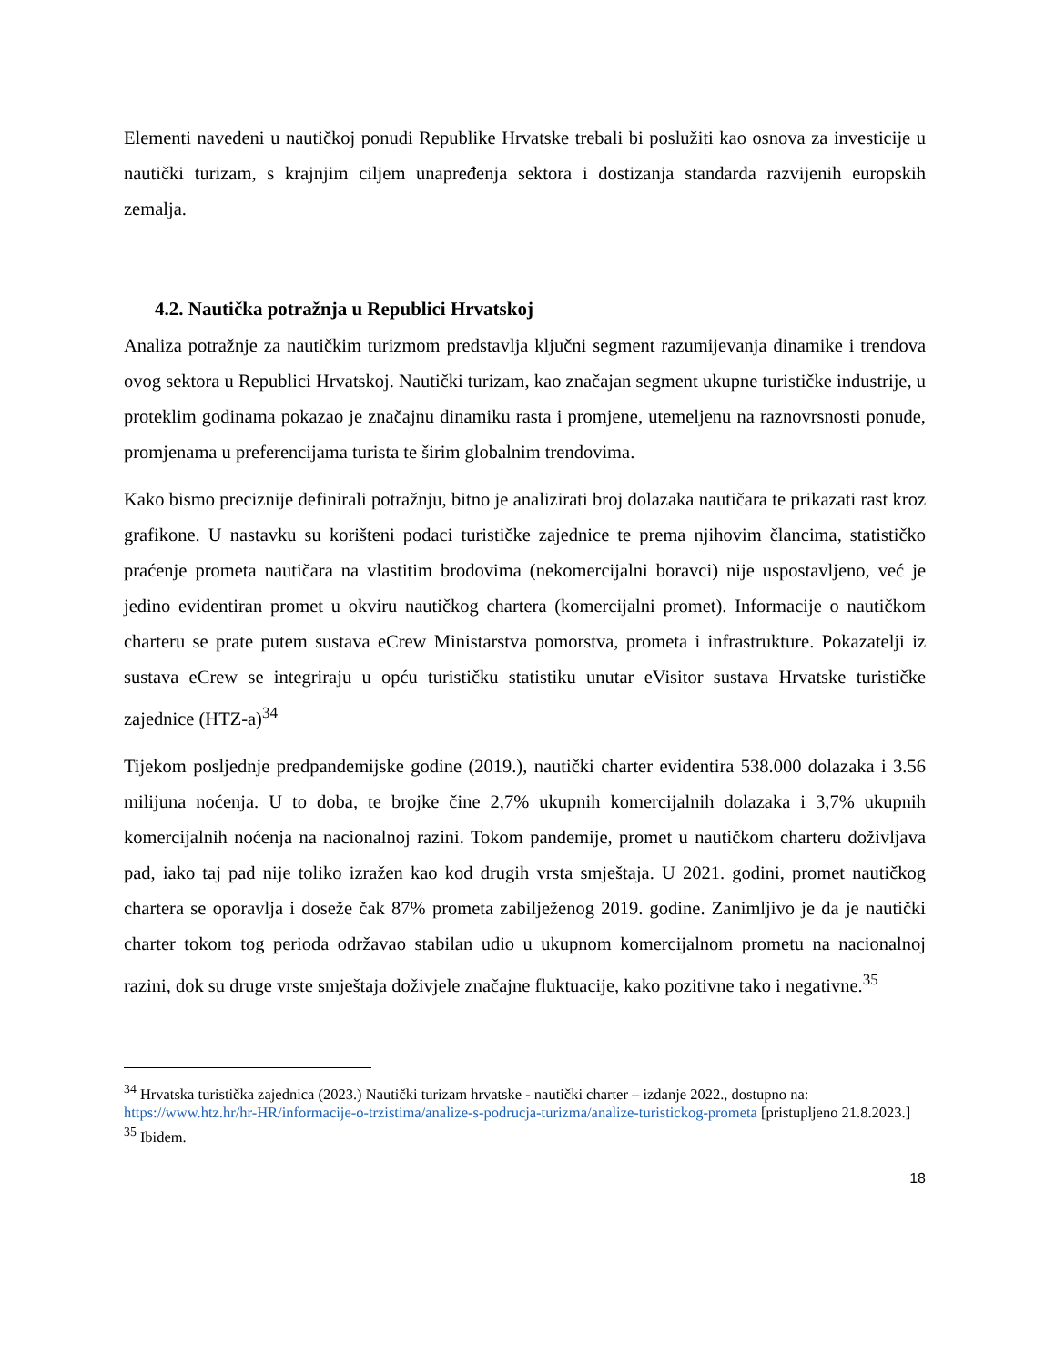Elementi navedeni u nautičkoj ponudi Republike Hrvatske trebali bi poslužiti kao osnova za investicije u nautički turizam, s krajnjim ciljem unapređenja sektora i dostizanja standarda razvijenih europskih zemalja.
4.2. Nautička potražnja u Republici Hrvatskoj
Analiza potražnje za nautičkim turizmom predstavlja ključni segment razumijevanja dinamike i trendova ovog sektora u Republici Hrvatskoj. Nautički turizam, kao značajan segment ukupne turističke industrije, u proteklim godinama pokazao je značajnu dinamiku rasta i promjene, utemeljenu na raznovrsnosti ponude, promjenama u preferencijama turista te širim globalnim trendovima.
Kako bismo preciznije definirali potražnju, bitno je analizirati broj dolazaka nautičara te prikazati rast kroz grafikone. U nastavku su korišteni podaci turističke zajednice te prema njihovim člancima, statističko praćenje prometa nautičara na vlastitim brodovima (nekomercijalni boravci) nije uspostavljeno, već je jedino evidentiran promet u okviru nautičkog chartera (komercijalni promet). Informacije o nautičkom charteru se prate putem sustava eCrew Ministarstva pomorstva, prometa i infrastrukture. Pokazatelji iz sustava eCrew se integriraju u opću turističku statistiku unutar eVisitor sustava Hrvatske turističke zajednice (HTZ-a)<sup>34</sup>
Tijekom posljednje predpandemijske godine (2019.), nautički charter evidentira 538.000 dolazaka i 3.56 milijuna noćenja. U to doba, te brojke čine 2,7% ukupnih komercijalnih dolazaka i 3,7% ukupnih komercijalnih noćenja na nacionalnoj razini. Tokom pandemije, promet u nautičkom charteru doživljava pad, iako taj pad nije toliko izražen kao kod drugih vrsta smještaja. U 2021. godini, promet nautičkog chartera se oporavlja i doseže čak 87% prometa zabilježenog 2019. godine. Zanimljivo je da je nautički charter tokom tog perioda održavao stabilan udio u ukupnom komercijalnom prometu na nacionalnoj razini, dok su druge vrste smještaja doživjele značajne fluktuacije, kako pozitivne tako i negativne.<sup>35</sup>
<sup>34</sup> Hrvatska turistička zajednica (2023.) Nautički turizam hrvatske - nautički charter – izdanje 2022., dostupno na: https://www.htz.hr/hr-HR/informacije-o-trzistima/analize-s-podrucja-turizma/analize-turistickog-prometa [pristupljeno 21.8.2023.]
<sup>35</sup> Ibidem.
18